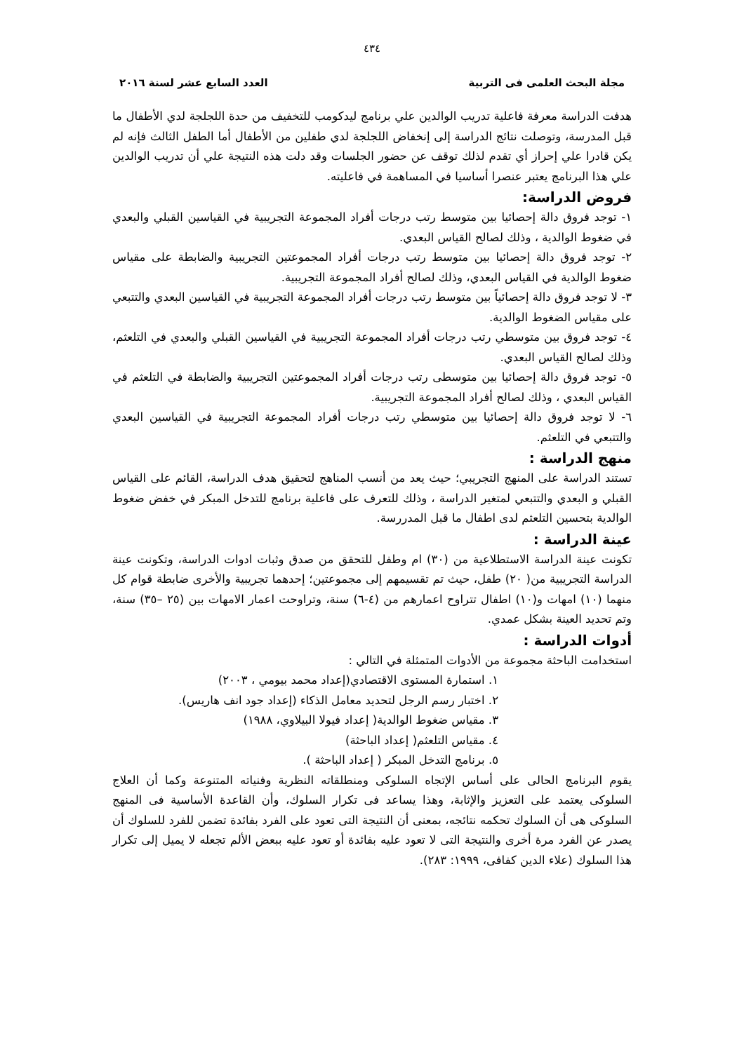٤٣٤
مجلة البحث العلمى فى التربية العدد السابع عشر لسنة ٢٠١٦
هدفت الدراسة معرفة فاعلية تدريب الوالدين علي برنامج ليدكومب للتخفيف من حدة اللجلجة لدي الأطفال ما قبل المدرسة، وتوصلت نتائج الدراسة إلى إنخفاض اللجلجة لدي طفلين من الأطفال أما الطفل الثالث فإنه لم يكن قادرا علي إحراز أي تقدم لذلك توقف عن حضور الجلسات وقد دلت هذه النتيجة علي أن تدريب الوالدين علي هذا البرنامج يعتبر عنصرا أساسيا في المساهمة في فاعليته.
فروض الدراسة:
١- توجد فروق دالة إحصائيا بين متوسط رتب درجات أفراد المجموعة التجريبية في القياسين القبلي والبعدي في ضغوط الوالدية ، وذلك لصالح القياس البعدي.
٢- توجد فروق دالة إحصائيا بين متوسط رتب درجات أفراد المجموعتين التجريبية والضابطة على مقياس ضغوط الوالدية في القياس البعدي، وذلك لصالح أفراد المجموعة التجريبية.
٣- لا توجد فروق دالة إحصائياً بين متوسط رتب درجات أفراد المجموعة التجريبية في القياسين البعدي والتتبعي على مقياس الضغوط الوالدية.
٤- توجد فروق بين متوسطي رتب درجات أفراد المجموعة التجريبية في القياسين القبلي والبعدي في التلعثم، وذلك لصالح القياس البعدي.
٥- توجد فروق دالة إحصائيا بين متوسطى رتب درجات أفراد المجموعتين التجريبية والضابطة في التلعثم في القياس البعدي ، وذلك لصالح أفراد المجموعة التجريبية.
٦- لا توجد فروق دالة إحصائيا بين متوسطي رتب درجات أفراد المجموعة التجريبية في القياسين البعدي والتتبعي في التلعثم.
منهج الدراسة :
تستند الدراسة على المنهج التجريبي؛ حيث يعد من أنسب المناهج لتحقيق هدف الدراسة، القائم على القياس القبلي و البعدي والتتبعي لمتغير الدراسة ، وذلك للتعرف على فاعلية برنامج للتدخل المبكر في خفض ضغوط الوالدية بتحسين التلعثم لدى اطفال ما قبل المدررسة.
عينة الدراسة :
تكونت عينة الدراسة الاستطلاعية من (٣٠) ام وطفل للتحقق من صدق وثبات ادوات الدراسة، وتكونت عينة الدراسة التجريبية من( ٢٠) طفل، حيث تم تقسيمهم إلى مجموعتين؛ إحدهما تجريبية والأخرى ضابطة قوام كل منهما (١٠) امهات و(١٠) اطفال تتراوح اعمارهم من (٤-٦) سنة، وتراوحت اعمار الامهات بين (٢٥ –٣٥) سنة، وتم تحديد العينة بشكل عمدي.
أدوات الدراسة :
استخدامت الباحثة مجموعة من الأدوات المتمثلة في التالي :
١. استمارة المستوى الاقتصادي(إعداد محمد بيومي ، ٢٠٠٣)
٢. اختبار رسم الرجل لتحديد معامل الذكاء (إعداد جود انف هاريس).
٣. مقياس ضغوط الوالدية( إعداد فيولا البيلاوي، ١٩٨٨)
٤. مقياس التلعثم( إعداد الباحثة)
٥. برنامج التدخل المبكر ( إعداد الباحثة ).
يقوم البرنامج الحالى على أساس الإتجاه السلوكى ومنطلقاته النظرية وفنياته المتنوعة وكما أن العلاج السلوكى يعتمد على التعزيز والإثابة، وهذا يساعد فى تكرار السلوك، وأن القاعدة الأساسية فى المنهج السلوكى هى أن السلوك تحكمه نتائجه، بمعنى أن النتيجة التى تعود على الفرد بفائدة تضمن للفرد للسلوك أن يصدر عن الفرد مرة أخرى والنتيجة التى لا تعود عليه بفائدة أو تعود عليه ببعض الألم تجعله لا يميل إلى تكرار هذا السلوك (علاء الدين كفافى، ١٩٩٩: ٢٨٣).